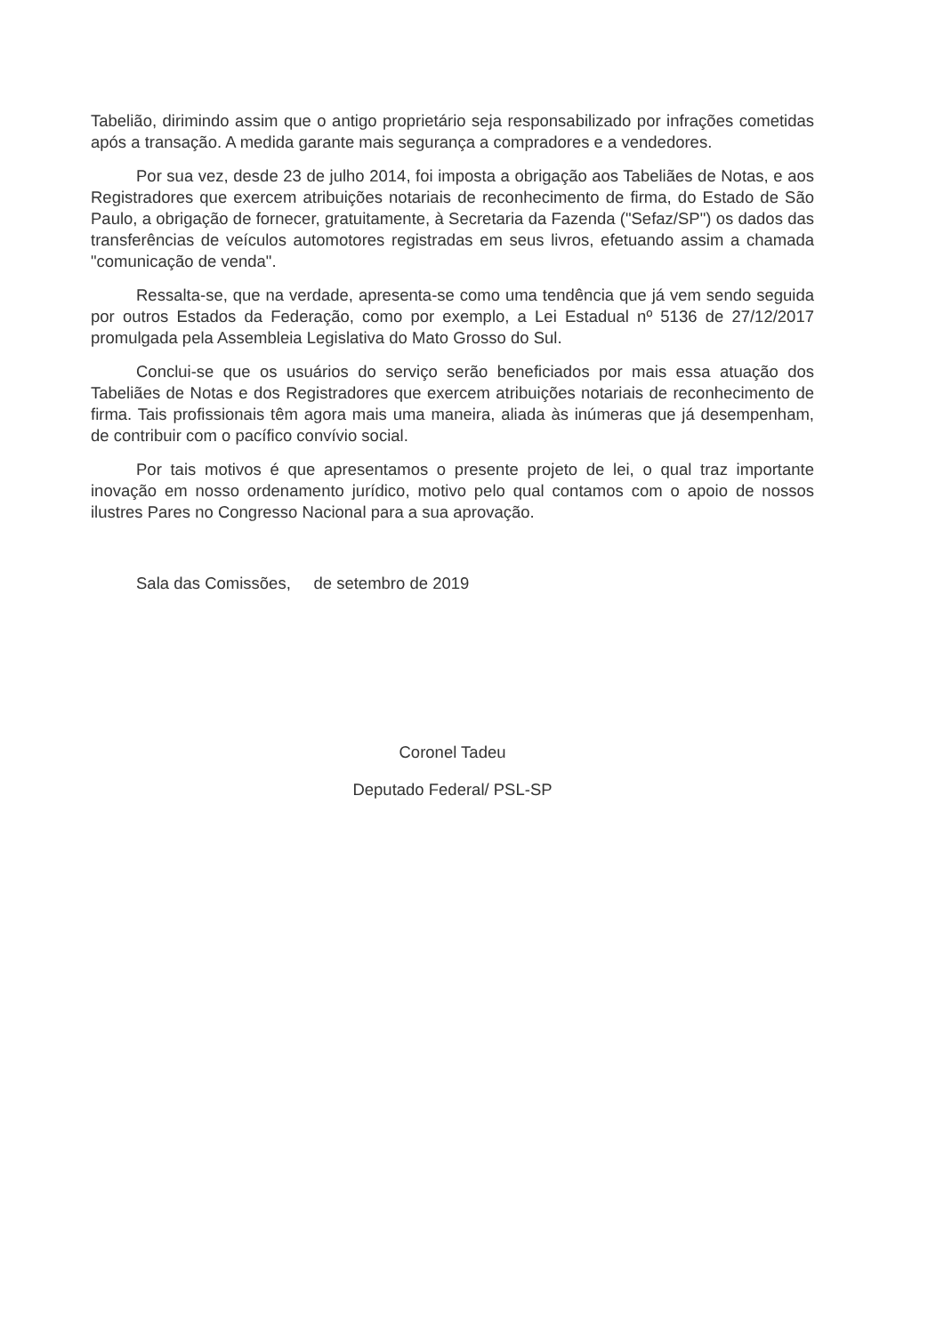Tabelião, dirimindo assim que o antigo proprietário seja responsabilizado por infrações cometidas após a transação. A medida garante mais segurança a compradores e a vendedores.
Por sua vez, desde 23 de julho 2014, foi imposta a obrigação aos Tabeliães de Notas, e aos Registradores que exercem atribuições notariais de reconhecimento de firma, do Estado de São Paulo, a obrigação de fornecer, gratuitamente, à Secretaria da Fazenda ("Sefaz/SP") os dados das transferências de veículos automotores registradas em seus livros, efetuando assim a chamada "comunicação de venda".
Ressalta-se, que na verdade, apresenta-se como uma tendência que já vem sendo seguida por outros Estados da Federação, como por exemplo, a Lei Estadual nº 5136 de 27/12/2017 promulgada pela Assembleia Legislativa do Mato Grosso do Sul.
Conclui-se que os usuários do serviço serão beneficiados por mais essa atuação dos Tabeliães de Notas e dos Registradores que exercem atribuições notariais de reconhecimento de firma. Tais profissionais têm agora mais uma maneira, aliada às inúmeras que já desempenham, de contribuir com o pacífico convívio social.
Por tais motivos é que apresentamos o presente projeto de lei, o qual traz importante inovação em nosso ordenamento jurídico, motivo pelo qual contamos com o apoio de nossos ilustres Pares no Congresso Nacional para a sua aprovação.
Sala das Comissões, de setembro de 2019
Coronel Tadeu
Deputado Federal/ PSL-SP